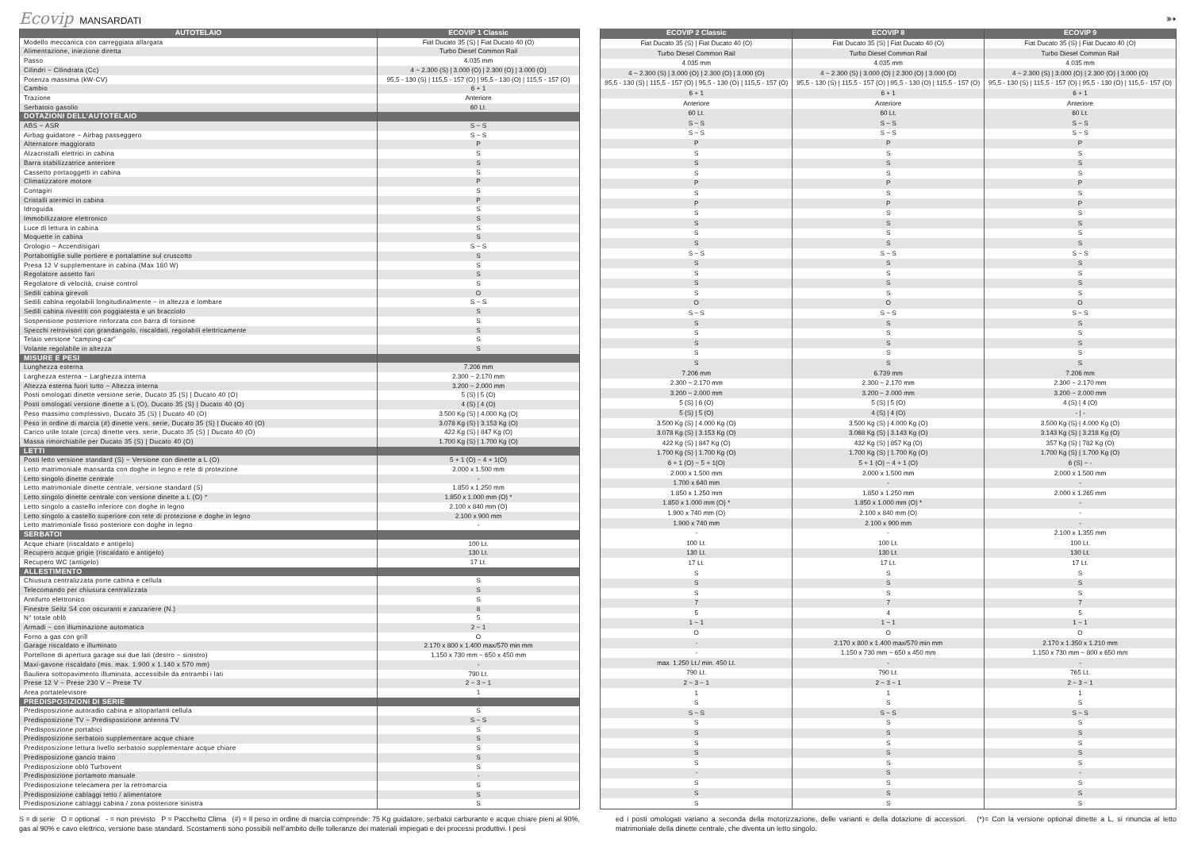Ecovip MANSARDATI
➳
| AUTOTELAIO | ECOVIP 1 Classic |
| --- | --- |
| Modello meccanica con carreggiata allargata | Fiat Ducato 35 (S) / Fiat Ducato 40 (O) |
| Alimentazione, iniezione diretta | Turbo Diesel Common Rail |
| Passo | 4.035 mm |
| Cilindri ~ Cilindrata (Cc) | 4 ~ 2.300 (S) / 3.000 (O) / 2.300 (O) / 3.000 (O) |
| Potenza massima (kW-CV) | 95,5 - 130 (S) / 115,5 - 157 (O) / 95,5 - 130 (O) / 115,5 - 157 (O) |
| Cambio | 6 + 1 |
| Trazione | Anteriore |
| Serbatoio gasolio | 60 Lt. |
| DOTAZIONI DELL’AUTOTELAIO | |
| ABS ~ ASR | S ~ S |
| Airbag guidatore ~ Airbag passeggero | S ~ S |
| Alternatore maggiorato | P |
| Alzacristalli elettrici in cabina | S |
| Barra stabilizzatrice anteriore | S |
| Cassetto portaoggetti in cabina | S |
| Climatizzatore motore | P |
| Contagiri | S |
| Cristalli atermici in cabina | P |
| Idroguida | S |
| Immobilizzatore elettronico | S |
| Luce di lettura in cabina | S |
| Moquette in cabina | S |
| Orologio ~ Accendisigari | S ~ S |
| Portabottiglie sulle portiere e portalattine sul cruscotto | S |
| Presa 12 V supplementare in cabina (Max 180 W) | S |
| Regolatore assetto fari | S |
| Regolatore di velocità, cruise control | S |
| Sedili cabina girevoli | O |
| Sedili cabina regolabili longitudinalmente ~ in altezza e lombare | S ~ S |
| Sedili cabina rivestiti con poggiatesta e un bracciolo | S |
| Sospensione posteriore rinforzata con barra di torsione | S |
| Specchi retrovisori con grandangolo, riscaldati, regolabili elettricamente | S |
| Telaio versione “camping-car” | S |
| Volante regolabile in altezza | S |
| MISURE E PESI | |
| Lunghezza esterna | 7.206 mm |
| Larghezza esterna ~ Larghezza interna | 2.300 ~ 2.170 mm |
| Altezza esterna fuori tutto ~ Altezza interna | 3.200 ~ 2.000 mm |
| Posti omologati dinette versione serie, Ducato 35 (S) / Ducato 40 (O) | 5 (S) / 5 (O) |
| Posti omologati versione dinette a L (O), Ducato 35 (S) / Ducato 40 (O) | 4 (S) / 4 (O) |
| Peso massimo complessivo, Ducato 35 (S) / Ducato 40 (O) | 3.500 Kg (S) / 4.000 Kg (O) |
| Peso in ordine di marcia (#) dinette vers. serie, Ducato 35 (S) / Ducato 40 (O) | 3.078 Kg (S) / 3.153 Kg (O) |
| Carico utile totale (circa) dinette vers. serie, Ducato 35 (S) / Ducato 40 (O) | 422 Kg (S) / 847 Kg (O) |
| Massa rimorchiabile per Ducato 35 (S) / Ducato 40 (O) | 1.700 Kg (S) / 1.700 Kg (O) |
| LETTI | |
| Posti letto versione standard (S) ~ Versione con dinette a L (O) | 5 + 1 (O) ~ 4 + 1(O) |
| Letto matrimoniale mansarda con doghe in legno e rete di protezione | 2.000 x 1.500 mm |
| Letto singolo dinette centrale | - |
| Letto matrimoniale dinette centrale, versione standard (S) | 1.850 x 1.250 mm |
| Letto singolo dinette centrale con versione dinette a L (O) * | 1.850 x 1.000 mm (O) * |
| Letto singolo a castello inferiore con doghe in legno | 2.100 x 840 mm (O) |
| Letto singolo a castello superiore con rete di protezione e doghe in legno | 2.100 x 900 mm |
| Letto matrimoniale fisso posteriore con doghe in legno | - |
| SERBATOI | |
| Acque chiare (riscaldato e antigelo) | 100 Lt. |
| Recupero acque grigie (riscaldato e antigelo) | 130 Lt. |
| Recupero WC (antigelo) | 17 Lt. |
| ALLESTIMENTO | |
| Chiusura centralizzata porte cabina e cellula | S |
| Telecomando per chiusura centralizzata | S |
| Antifurto elettronico | S |
| Finestre Seitz S4 con oscuranti e zanzariere (N.) | 8 |
| N° totale oblò | 5 |
| Armadi ~ con illuminazione automatica | 2 ~ 1 |
| Forno a gas con grill | O |
| Garage riscaldato e illuminato | 2.170 x 800 x 1.400 max/570 min mm |
| Portellone di apertura garage sui due lati (destro ~ sinistro) | 1.150 x 730 mm ~ 650 x 450 mm |
| Maxi-gavone riscaldato (mis. max. 1.900 x 1.140 x 570 mm) | - |
| Bauliera sottopavimento illuminata, accessibile da entrambi i lati | 790 Lt. |
| Prese 12 V ~ Prese 230 V ~ Prese TV | 2 ~ 3 ~ 1 |
| Area portatelevisore | 1 |
| PREDISPOSIZIONI DI SERIE | |
| Predisposizione autoradio cabina e altoparlanti cellula | S |
| Predisposizione TV ~ Predisposizione antenna TV | S ~ S |
| Predisposizione portabici | S |
| Predisposizione serbatoio supplementare acque chiare | S |
| Predisposizione lettura livello serbatoio supplementare acque chiare | S |
| Predisposizione gancio traino | S |
| Predisposizione oblò Turbovent | S |
| Predisposizione portamoto manuale | - |
| Predisposizione telecamera per la retromarcia | S |
| Predisposizione cablaggi tetto / alimentatore | S |
| Predisposizione cablaggi cabina / zona posteriore sinistra | S |
| ECOVIP 2 Classic | ECOVIP 8 | ECOVIP 9 |
| --- | --- | --- |
| Fiat Ducato 35 (S) / Fiat Ducato 40 (O) | Fiat Ducato 35 (S) / Fiat Ducato 40 (O) | Fiat Ducato 35 (S) / Fiat Ducato 40 (O) |
| Turbo Diesel Common Rail | Turbo Diesel Common Rail | Turbo Diesel Common Rail |
| 4.035 mm | 4.035 mm | 4.035 mm |
| 4 ~ 2.300 (S) / 3.000 (O) / 2.300 (O) / 3.000 (O) | 4 ~ 2.300 (S) / 3.000 (O) / 2.300 (O) / 3.000 (O) | 4 ~ 2.300 (S) / 3.000 (O) / 2.300 (O) / 3.000 (O) |
| 95,5 - 130 (S) / 115,5 - 157 (O) / 95,5 - 130 (O) / 115,5 - 157 (O) | 95,5 - 130 (S) / 115,5 - 157 (O) / 95,5 - 130 (O) / 115,5 - 157 (O) | 95,5 - 130 (S) / 115,5 - 157 (O) / 95,5 - 130 (O) / 115,5 - 157 (O) |
| 6 + 1 | 6 + 1 | 6 + 1 |
| Anteriore | Anteriore | Anteriore |
| 60 Lt. | 60 Lt. | 60 Lt. |
| S ~ S | S ~ S | S ~ S |
| S ~ S | S ~ S | S ~ S |
| P | P | P |
| S | S | S |
| S | S | S |
| S | S | S |
| P | P | P |
| S | S | S |
| P | P | P |
| S | S | S |
| S | S | S |
| S | S | S |
| S | S | S |
| S ~ S | S ~ S | S ~ S |
| S | S | S |
| S | S | S |
| S | S | S |
| S | S | S |
| O | O | O |
| S ~ S | S ~ S | S ~ S |
| S | S | S |
| S | S | S |
| S | S | S |
| S | S | S |
| S | S | S |
| 7.206 mm | 6.739 mm | 7.206 mm |
| 2.300 ~ 2.170 mm | 2.300 ~ 2.170 mm | 2.300 ~ 2.170 mm |
| 3.200 ~ 2.000 mm | 3.200 ~ 2.000 mm | 3.200 ~ 2.000 mm |
| 5 (S) / 6 (O) | 5 (S) / 5 (O) | 4 (S) / 4 (O) |
| 5 (S) / 5 (O) | 4 (S) / 4 (O) | - / - |
| 3.500 Kg (S) / 4.000 Kg (O) | 3.500 Kg (S) / 4.000 Kg (O) | 3.500 Kg (S) / 4.000 Kg (O) |
| 3.078 Kg (S) / 3.153 Kg (O) | 3.068 Kg (S) / 3.143 Kg (O) | 3.143 Kg (S) / 3.218 Kg (O) |
| 422 Kg (S) / 847 Kg (O) | 432 Kg (S) / 857 Kg (O) | 357 Kg (S) / 782 Kg (O) |
| 1.700 Kg (S) / 1.700 Kg (O) | 1.700 Kg (S) / 1.700 Kg (O) | 1.700 Kg (S) / 1.700 Kg (O) |
| 6 + 1 (O) ~ 5 + 1(O) | 5 + 1 (O) ~ 4 + 1 (O) | 6 (S) ~ - |
| 2.000 x 1.500 mm | 2.000 x 1.500 mm | 2.000 x 1.500 mm |
| 1.700 x 640 mm | - | - |
| 1.850 x 1.250 mm | 1.850 x 1.250 mm | 2.000 x 1.265 mm |
| 1.850 x 1.000 mm (O) * | 1.850 x 1.000 mm (O) * | - |
| 1.900 x 740 mm (O) | 2.100 x 840 mm (O) | - |
| 1.900 x 740 mm | 2.100 x 900 mm | - |
| - | - | 2.100 x 1.355 mm |
| 100 Lt. | 100 Lt. | 100 Lt. |
| 130 Lt. | 130 Lt. | 130 Lt. |
| 17 Lt. | 17 Lt. | 17 Lt. |
| S | S | S |
| S | S | S |
| S | S | S |
| 7 | 7 | 7 |
| 5 | 4 | 5 |
| 1 ~ 1 | 1 ~ 1 | 1 ~ 1 |
| O | O | O |
| - | 2.170 x 800 x 1.400 max/570 min mm | 2.170 x 1.350 x 1.210 mm |
| - | 1.150 x 730 mm ~ 650 x 450 mm | 1.150 x 730 mm ~ 800 x 650 mm |
| max. 1.250 Lt./ min. 450 Lt. | - | - |
| 790 Lt. | 790 Lt. | 765 Lt. |
| 2 ~ 3 ~ 1 | 2 ~ 3 ~ 1 | 2 ~ 3 ~ 1 |
| 1 | 1 | 1 |
| S | S | S |
| S ~ S | S ~ S | S ~ S |
| S | S | S |
| S | S | S |
| S | S | S |
| S | S | S |
| S | S | S |
| - | S | - |
| S | S | S |
| S | S | S |
| S | S | S |
S = di serie O = optional - = non previsto P = Pacchetto Clima (#) = Il peso in ordine di marcia comprende: 75 Kg guidatore, serbatoi carburante e acque chiare pieni al 90%, gas al 90% e cavo elettrico, versione base standard. Scostamenti sono possibili nell’ambito delle tolleranze dei materiali impiegati e dei processi produttivi. I pesi
ed i posti omologati variano a seconda della motorizzazione, delle varianti e della dotazione di accessori. (*)= Con la versione optional dinette a L, si rinuncia al letto matrimoniale della dinette centrale, che diventa un letto singolo.